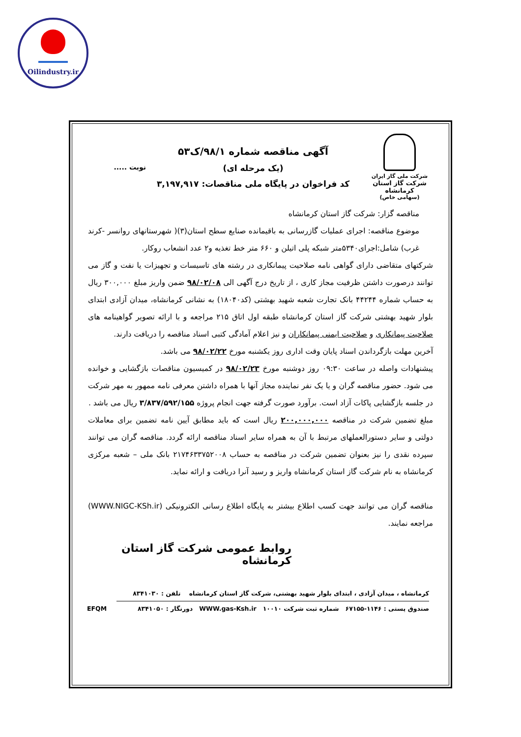Oilindustry.ir
شرکت ملی گاز ایران
شرکت گاز استان کرمانشاه
(سهامی خاص)
آگهی مناقصه شماره ۹۸/۱/ک۵۳
(یک مرحله ای)
کد فراخوان در پایگاه ملی مناقصات: ۳,۱۹۷,۹۱۷
نوبت .....
مناقصه گزار: شرکت گاز استان کرمانشاه
موضوع مناقصه: اجرای عملیات گازرسانی به باقیمانده صنایع سطح استان(۳)( شهرستانهای روانسر -کرند غرب) شامل:اجرای۵۳۴۰متر شبکه پلی اتیلن و ۶۶۰ متر خط تغذیه و۲ عدد انشعاب روکار.
شرکتهای متقاضی دارای گواهی نامه صلاحیت پیمانکاری در رشته های تاسیسات و تجهیزات یا نفت و گاز می توانند درصورت داشتن ظرفیت مجاز کاری ، از تاریخ درج آگهی الی ۹۸/۰۲/۰۸ ضمن واریز مبلغ ۳۰۰,۰۰۰ ریال به حساب شماره ۴۴۲۴۴ بانک تجارت شعبه شهید بهشتی (کد۱۸۰۴۰) به نشانی کرمانشاه، میدان آزادی ابتدای بلوار شهید بهشتی شرکت گاز استان کرمانشاه طبقه اول اتاق ۲۱۵ مراجعه و با ارائه تصویر گواهینامه های صلاحیت پیمانکاری و صلاحیت ایمنی پیمانکاران و نیز اعلام آمادگی کتبی اسناد مناقصه را دریافت دارند.
آخرین مهلت بازگرداندن اسناد پایان وقت اداری روز یکشنبه مورخ ۹۸/۰۲/۲۲ می باشد.
پیشنهادات واصله در ساعت ۰۹:۳۰ روز دوشنبه مورخ ۹۸/۰۲/۲۳ در کمیسیون مناقصات بازگشایی و خوانده می شود. حضور مناقصه گران و یا یک نفر نماینده مجاز آنها با همراه داشتن معرفی نامه ممهور به مهر شرکت در جلسه بازگشایی پاکات آزاد است. برآورد صورت گرفته جهت انجام پروژه ۳/۸۳۷/۵۹۲/۱۵۵ ریال می باشد .
مبلغ تضمین شرکت در مناقصه ۲۰۰,۰۰۰,۰۰۰ ریال است که باید مطابق آیین نامه تضمین برای معاملات دولتی و سایر دستورالعملهای مرتبط با آن به همراه سایر اسناد مناقصه ارائه گردد. مناقصه گران می توانند سپرده نقدی را نیز بعنوان تضمین شرکت در مناقصه به حساب ۲۱۷۴۶۳۳۷۵۲۰۰۸ بانک ملی – شعبه مرکزی کرمانشاه به نام شرکت گاز استان کرمانشاه واریز و رسید آنرا دریافت و ارائه نماید.
مناقصه گران می توانند جهت کسب اطلاع بیشتر به پایگاه اطلاع رسانی الکترونیکی (WWW.NIGC-KSh.ir) مراجعه نمایند.
روابط عمومی شرکت گاز استان کرمانشاه
کرمانشاه ، میدان آزادی ، ابتدای بلوار شهید بهشتی، شرکت گاز استان کرمانشاه تلفن : ۸۳۴۱۰۳۰
صندوق پستی : ۱۱۴۶-۶۷۱۵۵ شماره ثبت شرکت ۱۰۰۱۰ WWW.gas-Ksh.ir دورنگار : ۸۳۴۱۰۵۰ EFQM